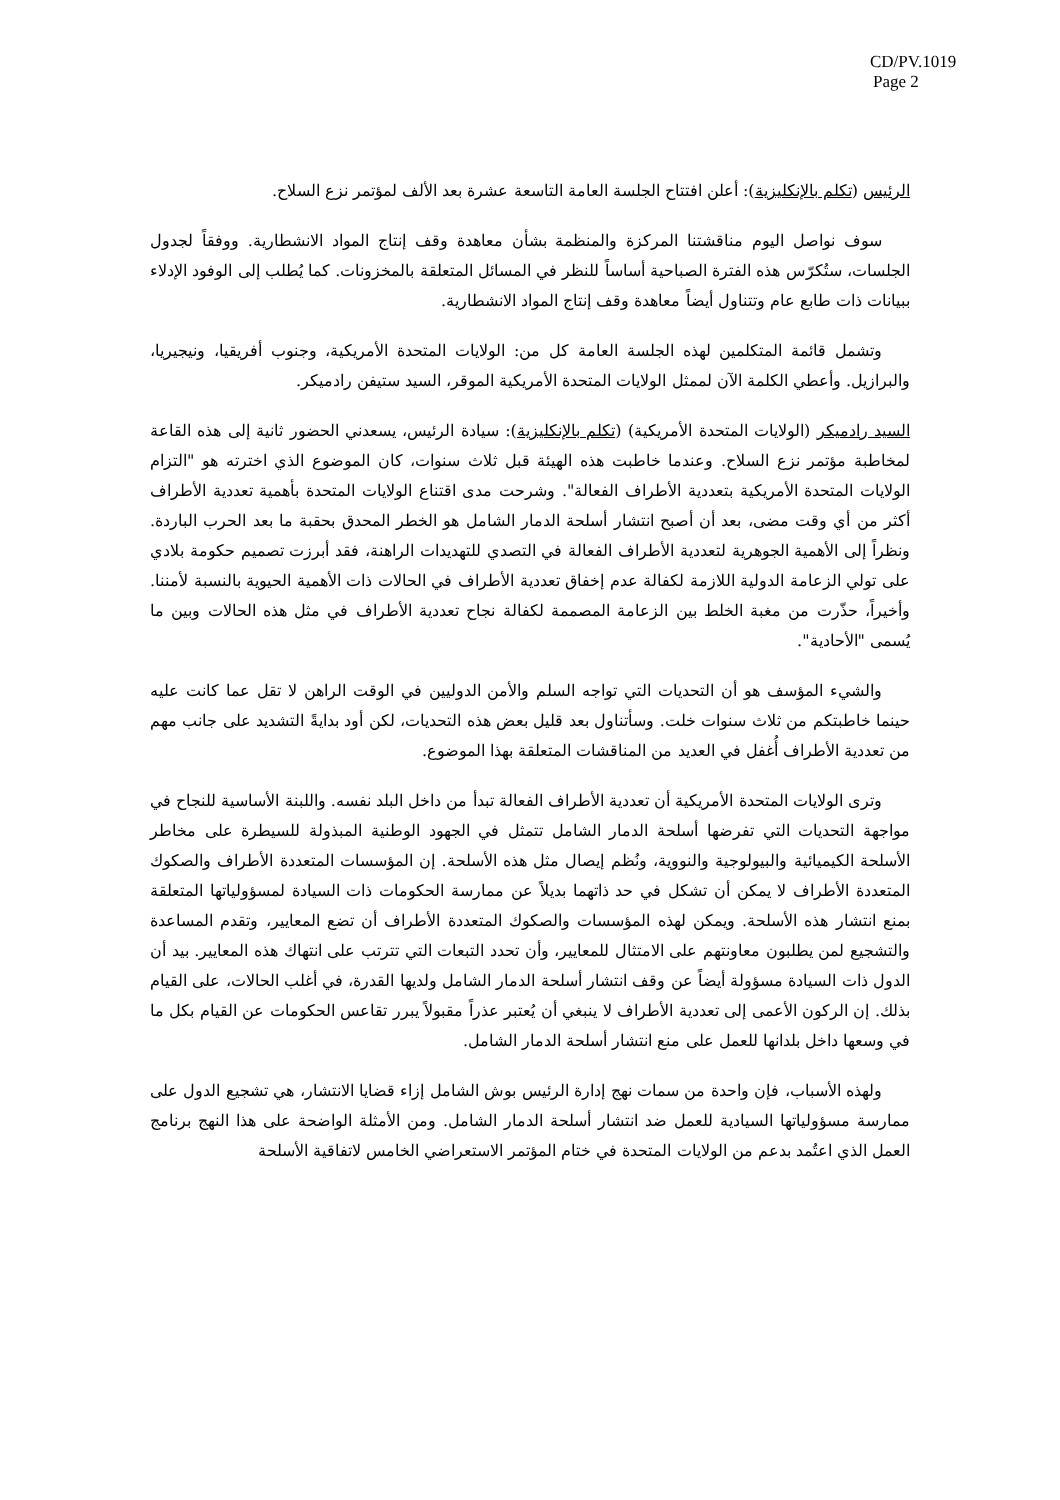CD/PV.1019
Page 2
الرئيس (تكلم بالإنكليزية): أعلن افتتاح الجلسة العامة التاسعة عشرة بعد الألف لمؤتمر نزع السلاح.
سوف نواصل اليوم مناقشتنا المركزة والمنظمة بشأن معاهدة وقف إنتاج المواد الانشطارية. ووفقاً لجدول الجلسات، ستُكرّس هذه الفترة الصباحية أساساً للنظر في المسائل المتعلقة بالمخزونات. كما يُطلب إلى الوفود الإدلاء ببيانات ذات طابع عام وتتناول أيضاً معاهدة وقف إنتاج المواد الانشطارية.
وتشمل قائمة المتكلمين لهذه الجلسة العامة كل من: الولايات المتحدة الأمريكية، وجنوب أفريقيا، ونيجيريا، والبرازيل. وأعطي الكلمة الآن لممثل الولايات المتحدة الأمريكية الموقر، السيد ستيفن رادميكر.
السيد رادميكر (الولايات المتحدة الأمريكية) (تكلم بالإنكليزية): سيادة الرئيس، يسعدني الحضور ثانية إلى هذه القاعة لمخاطبة مؤتمر نزع السلاح. وعندما خاطبت هذه الهيئة قبل ثلاث سنوات، كان الموضوع الذي اخترته هو "التزام الولايات المتحدة الأمريكية بتعددية الأطراف الفعالة". وشرحت مدى اقتناع الولايات المتحدة بأهمية تعددية الأطراف أكثر من أي وقت مضى، بعد أن أصبح انتشار أسلحة الدمار الشامل هو الخطر المحدق بحقبة ما بعد الحرب الباردة. ونظراً إلى الأهمية الجوهرية لتعددية الأطراف الفعالة في التصدي للتهديدات الراهنة، فقد أبرزت تصميم حكومة بلادي على تولي الزعامة الدولية اللازمة لكفالة عدم إخفاق تعددية الأطراف في الحالات ذات الأهمية الحيوية بالنسبة لأمننا. وأخيراً، حذّرت من مغبة الخلط بين الزعامة المصممة لكفالة نجاح تعددية الأطراف في مثل هذه الحالات وبين ما يُسمى "الأحادية".
والشيء المؤسف هو أن التحديات التي تواجه السلم والأمن الدوليين في الوقت الراهن لا تقل عما كانت عليه حينما خاطبتكم من ثلاث سنوات خلت. وسأتناول بعد قليل بعض هذه التحديات، لكن أود بدايةً التشديد على جانب مهم من تعددية الأطراف أُغفل في العديد من المناقشات المتعلقة بهذا الموضوع.
وترى الولايات المتحدة الأمريكية أن تعددية الأطراف الفعالة تبدأ من داخل البلد نفسه. واللبنة الأساسية للنجاح في مواجهة التحديات التي تفرضها أسلحة الدمار الشامل تتمثل في الجهود الوطنية المبذولة للسيطرة على مخاطر الأسلحة الكيميائية والبيولوجية والنووية، ونُظم إيصال مثل هذه الأسلحة. إن المؤسسات المتعددة الأطراف والصكوك المتعددة الأطراف لا يمكن أن تشكل في حد ذاتهما بديلاً عن ممارسة الحكومات ذات السيادة لمسؤولياتها المتعلقة بمنع انتشار هذه الأسلحة. ويمكن لهذه المؤسسات والصكوك المتعددة الأطراف أن تضع المعايير، وتقدم المساعدة والتشجيع لمن يطلبون معاونتهم على الامتثال للمعايير، وأن تحدد التبعات التي تترتب على انتهاك هذه المعايير. بيد أن الدول ذات السيادة مسؤولة أيضاً عن وقف انتشار أسلحة الدمار الشامل ولديها القدرة، في أغلب الحالات، على القيام بذلك. إن الركون الأعمى إلى تعددية الأطراف لا ينبغي أن يُعتبر عذراً مقبولاً يبرر تقاعس الحكومات عن القيام بكل ما في وسعها داخل بلدانها للعمل على منع انتشار أسلحة الدمار الشامل.
ولهذه الأسباب، فإن واحدة من سمات نهج إدارة الرئيس بوش الشامل إزاء قضايا الانتشار، هي تشجيع الدول على ممارسة مسؤولياتها السيادية للعمل ضد انتشار أسلحة الدمار الشامل. ومن الأمثلة الواضحة على هذا النهج برنامج العمل الذي اعتُمد بدعم من الولايات المتحدة في ختام المؤتمر الاستعراضي الخامس لاتفاقية الأسلحة